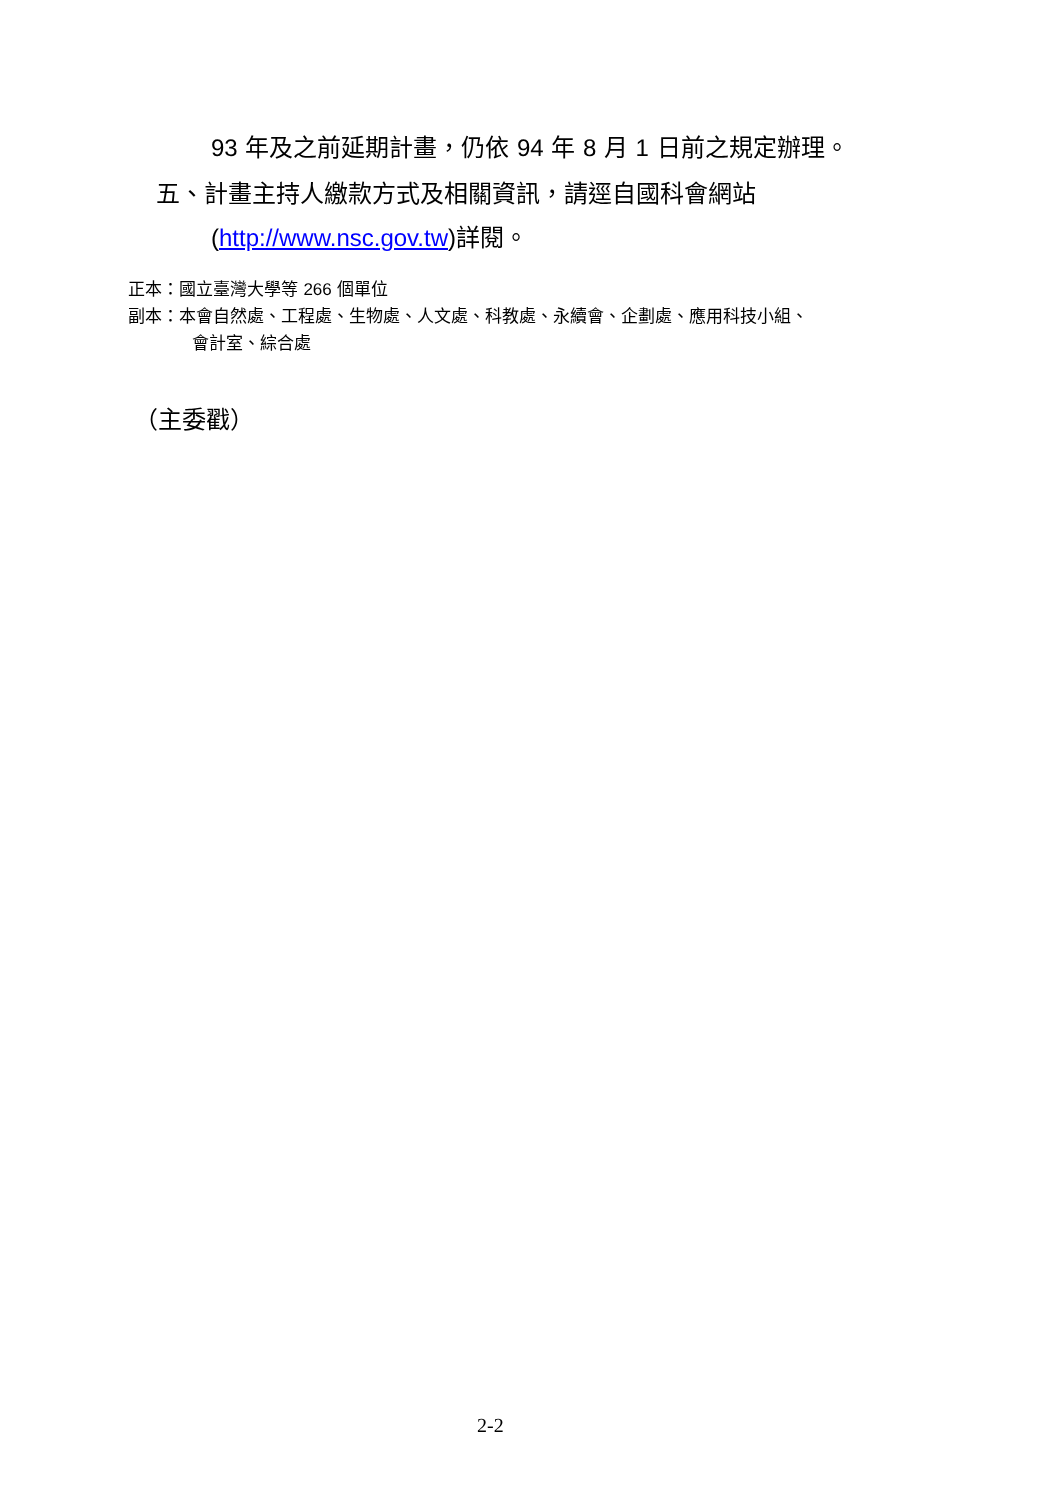93 年及之前延期計畫，仍依 94 年 8 月 1 日前之規定辦理。
五、計畫主持人繳款方式及相關資訊，請逕自國科會網站
(http://www.nsc.gov.tw) 詳閱。
正本：國立臺灣大學等 266 個單位
副本：本會自然處、工程處、生物處、人文處、科教處、永續會、企劃處、應用科技小組、
會計室、綜合處
（主委戳）
2-2